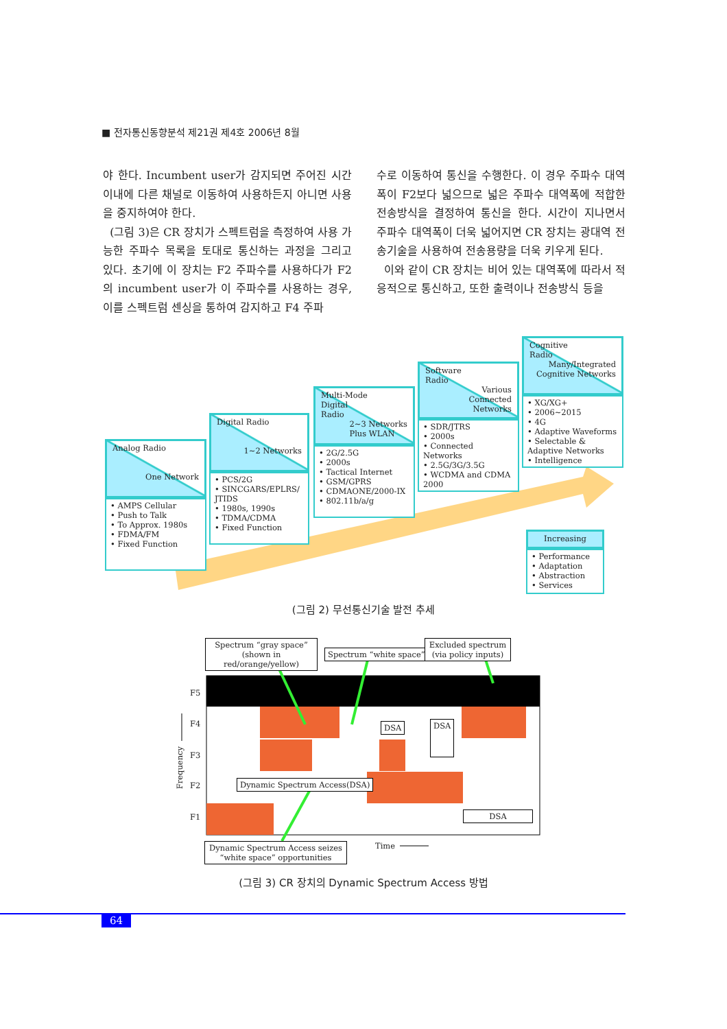■ 전자통신동향분석 제21권 제4호 2006년 8월
야 한다. Incumbent user가 감지되면 주어진 시간 이내에 다른 채널로 이동하여 사용하든지 아니면 사용을 중지하여야 한다.
(그림 3)은 CR 장치가 스펙트럼을 측정하여 사용 가능한 주파수 목록을 토대로 통신하는 과정을 그리고 있다. 초기에 이 장치는 F2 주파수를 사용하다가 F2의 incumbent user가 이 주파수를 사용하는 경우, 이를 스펙트럼 센싱을 통하여 감지하고 F4 주파
수로 이동하여 통신을 수행한다. 이 경우 주파수 대역폭이 F2보다 넓으므로 넓은 주파수 대역폭에 적합한 전송방식을 결정하여 통신을 한다. 시간이 지나면서 주파수 대역폭이 더욱 넓어지면 CR 장치는 광대역 전송기술을 사용하여 전송용량을 더욱 키우게 된다.
이와 같이 CR 장치는 비어 있는 대역폭에 따라서 적응적으로 통신하고, 또한 출력이나 전송방식 등을
Analog Radio
One Network
• AMPS Cellular
• Push to Talk
• To Approx. 1980s
• FDMA/FM
• Fixed Function
Digital Radio
1~2 Networks
• PCS/2G
• SINCGARS/EPLRS/ JTIDS
• 1980s, 1990s
• TDMA/CDMA
• Fixed Function
Multi-Mode
Digital
Radio
2~3 Networks
Plus WLAN
• 2G/2.5G
• 2000s
• Tactical Internet
• GSM/GPRS
• CDMAONE/2000-IX
• 802.11b/a/g
Software
Radio
Various
Connected
Networks
• SDR/JTRS
• 2000s
• Connected Networks
• 2.5G/3G/3.5G
• WCDMA and CDMA 2000
Cognitive
Radio
Many/Integrated
Cognitive Networks
• XG/XG+
• 2006~2015
• 4G
• Adaptive Waveforms
• Selectable & Adaptive Networks
• Intelligence
Increasing
• Performance
• Adaptation
• Abstraction
• Services
(그림 2) 무선통신기술 발전 추세
Spectrum “gray space” (shown in red/orange/yellow)
Spectrum “white space”
Excluded spectrum (via policy inputs)
Frequency
F5
F4
F3
F2
F1
DSA DSA
Dynamic Spectrum Access(DSA)
DSA
Dynamic Spectrum Access seizes “white space” opportunities
Time
(그림 3) CR 장치의 Dynamic Spectrum Access 방법
64